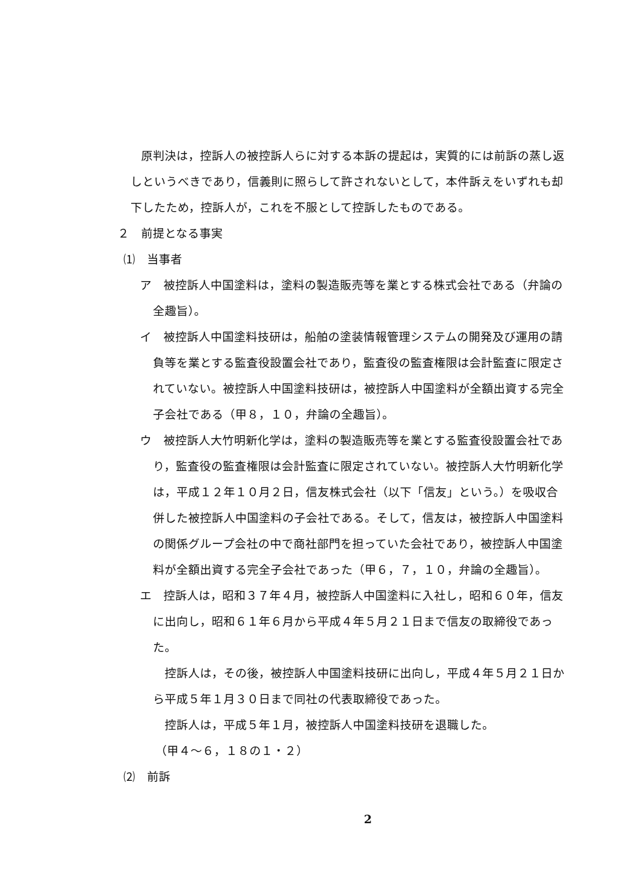原判決は，控訴人の被控訴人らに対する本訴の提起は，実質的には前訴の蒸し返しというべきであり，信義則に照らして許されないとして，本件訴えをいずれも却下したため，控訴人が，これを不服として控訴したものである。
２　前提となる事実
⑴　当事者
ア　被控訴人中国塗料は，塗料の製造販売等を業とする株式会社である（弁論の全趣旨）。
イ　被控訴人中国塗料技研は，船舶の塗装情報管理システムの開発及び運用の請負等を業とする監査役設置会社であり，監査役の監査権限は会計監査に限定されていない。被控訴人中国塗料技研は，被控訴人中国塗料が全額出資する完全子会社である（甲８，１０，弁論の全趣旨）。
ウ　被控訴人大竹明新化学は，塗料の製造販売等を業とする監査役設置会社であり，監査役の監査権限は会計監査に限定されていない。被控訴人大竹明新化学は，平成１２年１０月２日，信友株式会社（以下「信友」という。）を吸収合併した被控訴人中国塗料の子会社である。そして，信友は，被控訴人中国塗料の関係グループ会社の中で商社部門を担っていた会社であり，被控訴人中国塗料が全額出資する完全子会社であった（甲６，７，１０，弁論の全趣旨）。
エ　控訴人は，昭和３７年４月，被控訴人中国塗料に入社し，昭和６０年，信友に出向し，昭和６１年６月から平成４年５月２１日まで信友の取締役であった。
控訴人は，その後，被控訴人中国塗料技研に出向し，平成４年５月２１日から平成５年１月３０日まで同社の代表取締役であった。
控訴人は，平成５年１月，被控訴人中国塗料技研を退職した。
（甲４～６，１８の１・２）
⑵　前訴
2